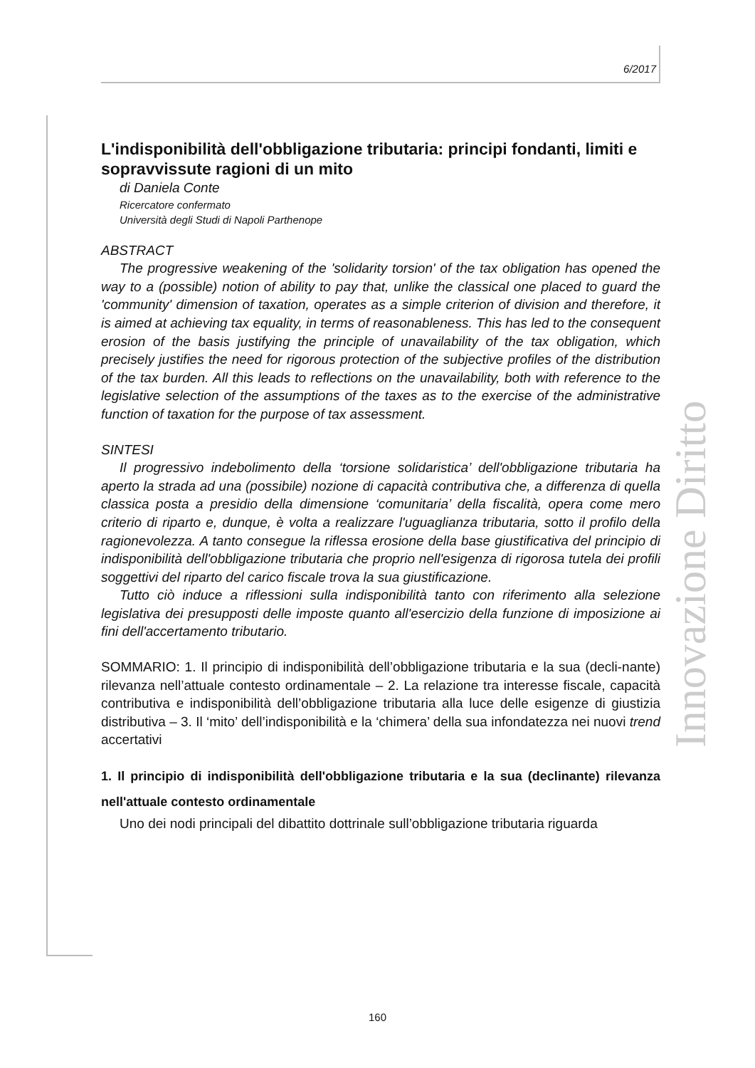6/2017
L'indisponibilità dell'obbligazione tributaria: principi fondanti, limiti e sopravvissute ragioni di un mito
di Daniela Conte
Ricercatore confermato
Università degli Studi di Napoli Parthenope
ABSTRACT
The progressive weakening of the 'solidarity torsion' of the tax obligation has opened the way to a (possible) notion of ability to pay that, unlike the classical one placed to guard the 'community' dimension of taxation, operates as a simple criterion of division and therefore, it is aimed at achieving tax equality, in terms of reasonableness. This has led to the consequent erosion of the basis justifying the principle of unavailability of the tax obligation, which precisely justifies the need for rigorous protection of the subjective profiles of the distribution of the tax burden. All this leads to reflections on the unavailability, both with reference to the legislative selection of the assumptions of the taxes as to the exercise of the administrative function of taxation for the purpose of tax assessment.
SINTESI
Il progressivo indebolimento della ‘torsione solidaristica’ dell'obbligazione tributaria ha aperto la strada ad una (possibile) nozione di capacità contributiva che, a differenza di quella classica posta a presidio della dimensione ‘comunitaria’ della fiscalità, opera come mero criterio di riparto e, dunque, è volta a realizzare l'uguaglianza tributaria, sotto il profilo della ragionevolezza. A tanto consegue la riflessa erosione della base giustificativa del principio di indisponibilità dell'obbligazione tributaria che proprio nell'esigenza di rigorosa tutela dei profili soggettivi del riparto del carico fiscale trova la sua giustificazione.
Tutto ciò induce a riflessioni sulla indisponibilità tanto con riferimento alla selezione legislativa dei presupposti delle imposte quanto all'esercizio della funzione di imposizione ai fini dell'accertamento tributario.
SOMMARIO: 1. Il principio di indisponibilità dell’obbligazione tributaria e la sua (decli-nante) rilevanza nell’attuale contesto ordinamentale – 2. La relazione tra interesse fiscale, capacità contributiva e indisponibilità dell’obbligazione tributaria alla luce delle esigenze di giustizia distributiva – 3. Il ‘mito’ dell’indisponibilità e la ‘chimera’ della sua infondatezza nei nuovi trend accertativi
1. Il principio di indisponibilità dell'obbligazione tributaria e la sua (declinante) rilevanza nell'attuale contesto ordinamentale
Uno dei nodi principali del dibattito dottrinale sull’obbligazione tributaria riguarda
Innovazione Diritto
160